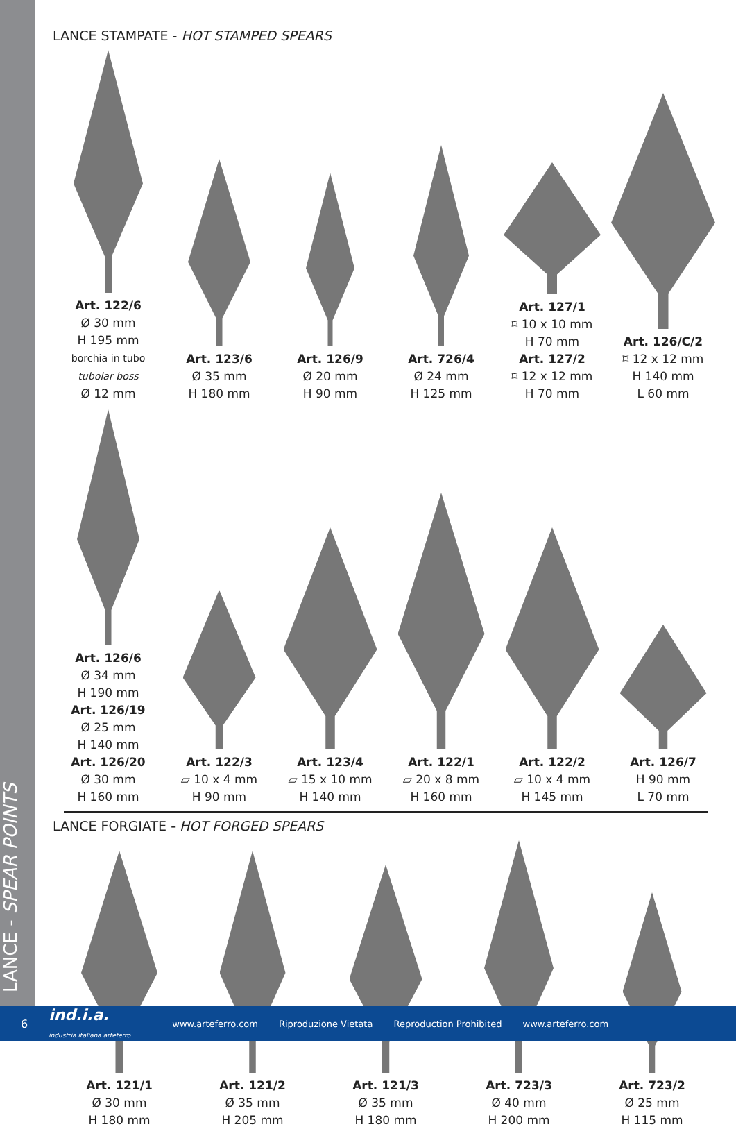LANCE - SPEAR POINTS
LANCE STAMPATE - HOT STAMPED SPEARS
Art. 122/6
Ø 30 mm
H 195 mm
borchia in tubo
tubolar boss
Ø 12 mm
Art. 123/6
Ø 35 mm
H 180 mm
Art. 126/9
Ø 20 mm
H 90 mm
Art. 726/4
Ø 24 mm
H 125 mm
Art. 127/1
⌑ 10 x 10 mm
H 70 mm
Art. 127/2
⌑ 12 x 12 mm
H 70 mm
Art. 126/C/2
⌑ 12 x 12 mm
H 140 mm
L 60 mm
Art. 126/6
Ø 34 mm
H 190 mm
Art. 126/19
Ø 25 mm
H 140 mm
Art. 126/20
Ø 30 mm
H 160 mm
Art. 122/3
⏥ 10 x 4 mm
H 90 mm
Art. 123/4
⏥ 15 x 10 mm
H 140 mm
Art. 122/1
⏥ 20 x 8 mm
H 160 mm
Art. 122/2
⏥ 10 x 4 mm
H 145 mm
Art. 126/7
H 90 mm
L 70 mm
LANCE FORGIATE - HOT FORGED SPEARS
Art. 121/1
Ø 30 mm
H 180 mm
Art. 121/2
Ø 35 mm
H 205 mm
Art. 121/3
Ø 35 mm
H 180 mm
Art. 723/3
Ø 40 mm
H 200 mm
Art. 723/2
Ø 25 mm
H 115 mm
6 ind.i.a.
industria italiana arteferro www.arteferro.com Riproduzione Vietata Reproduction Prohibited www.arteferro.com